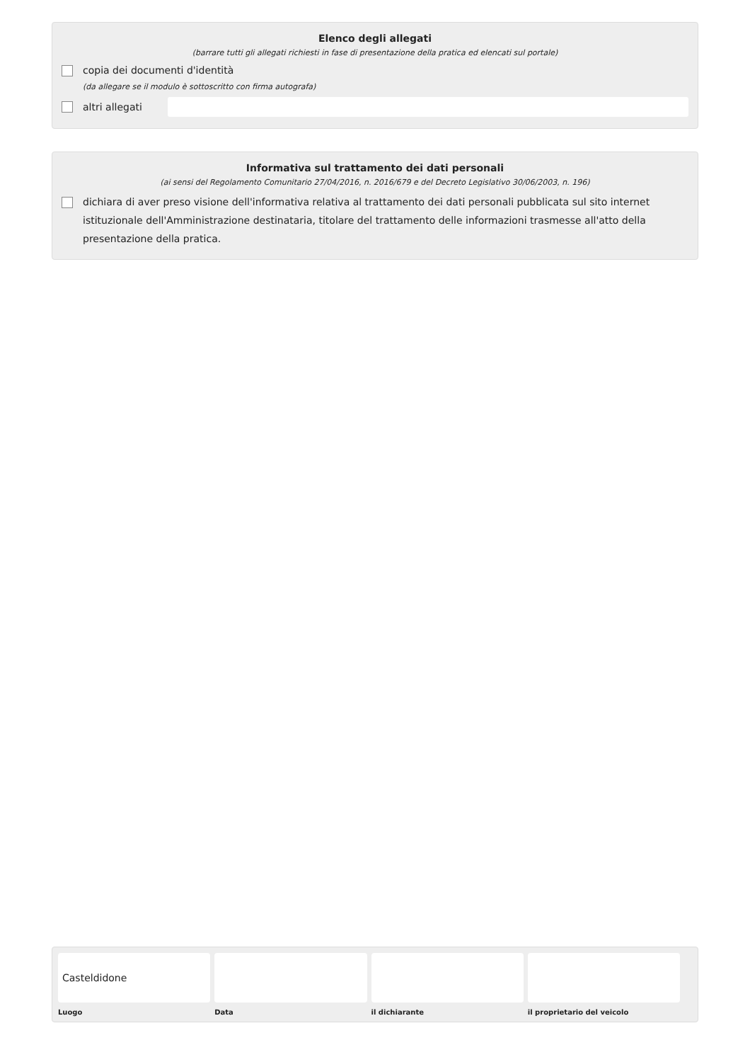Elenco degli allegati
(barrare tutti gli allegati richiesti in fase di presentazione della pratica ed elencati sul portale)
copia dei documenti d'identità
(da allegare se il modulo è sottoscritto con firma autografa)
altri allegati
Informativa sul trattamento dei dati personali
(ai sensi del Regolamento Comunitario 27/04/2016, n. 2016/679 e del Decreto Legislativo 30/06/2003, n. 196)
dichiara di aver preso visione dell'informativa relativa al trattamento dei dati personali pubblicata sul sito internet istituzionale dell'Amministrazione destinataria, titolare del trattamento delle informazioni trasmesse all'atto della presentazione della pratica.
Casteldidone
Luogo
Data il dichiarante il proprietario del veicolo